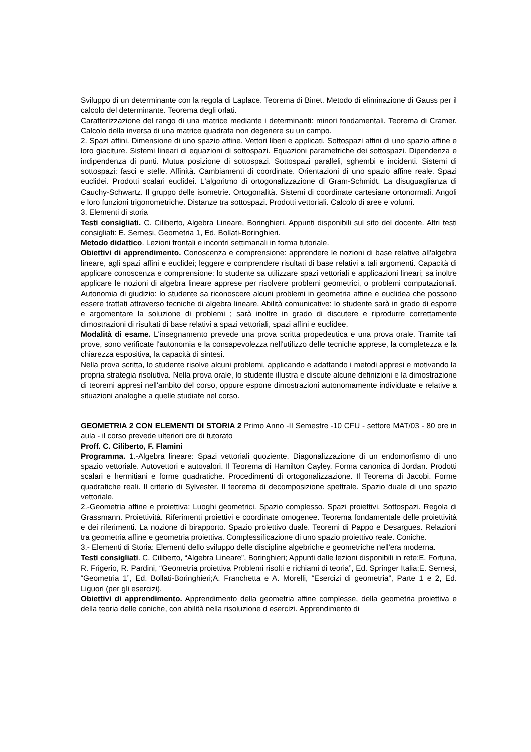Sviluppo di un determinante con la regola di Laplace. Teorema di Binet. Metodo di eliminazione di Gauss per il calcolo del determinante. Teorema degli orlati.
Caratterizzazione del rango di una matrice mediante i determinanti: minori fondamentali. Teorema di Cramer. Calcolo della inversa di una matrice quadrata non degenere su un campo.
2. Spazi affini. Dimensione di uno spazio affine. Vettori liberi e applicati. Sottospazi affini di uno spazio affine e loro giaciture. Sistemi lineari di equazioni di sottospazi. Equazioni parametriche dei sottospazi. Dipendenza e indipendenza di punti. Mutua posizione di sottospazi. Sottospazi paralleli, sghembi e incidenti. Sistemi di sottospazi: fasci e stelle. Affinità. Cambiamenti di coordinate. Orientazioni di uno spazio affine reale. Spazi euclidei. Prodotti scalari euclidei. L'algoritmo di ortogonalizzazione di Gram-Schmidt. La disuguaglianza di Cauchy-Schwartz. Il gruppo delle isometrie. Ortogonalità. Sistemi di coordinate cartesiane ortonormali. Angoli e loro funzioni trigonometriche. Distanze tra sottospazi. Prodotti vettoriali. Calcolo di aree e volumi.
3. Elementi di storia
Testi consigliati. C. Ciliberto, Algebra Lineare, Boringhieri. Appunti disponibili sul sito del docente. Altri testi consigliati: E. Sernesi, Geometria 1, Ed. Bollati-Boringhieri.
Metodo didattico. Lezioni frontali e incontri settimanali in forma tutoriale.
Obiettivi di apprendimento. Conoscenza e comprensione: apprendere le nozioni di base relative all'algebra lineare, agli spazi affini e euclidei; leggere e comprendere risultati di base relativi a tali argomenti. Capacità di applicare conoscenza e comprensione: lo studente sa utilizzare spazi vettoriali e applicazioni lineari; sa inoltre applicare le nozioni di algebra lineare apprese per risolvere problemi geometrici, o problemi computazionali. Autonomia di giudizio: lo studente sa riconoscere alcuni problemi in geometria affine e euclidea che possono essere trattati attraverso tecniche di algebra lineare. Abilità comunicative: lo studente sarà in grado di esporre e argomentare la soluzione di problemi ; sarà inoltre in grado di discutere e riprodurre correttamente dimostrazioni di risultati di base relativi a spazi vettoriali, spazi affini e euclidee.
Modalità di esame. L'insegnamento prevede una prova scritta propedeutica e una prova orale. Tramite tali prove, sono verificate l'autonomia e la consapevolezza nell'utilizzo delle tecniche apprese, la completezza e la chiarezza espositiva, la capacità di sintesi.
Nella prova scritta, lo studente risolve alcuni problemi, applicando e adattando i metodi appresi e motivando la propria strategia risolutiva. Nella prova orale, lo studente illustra e discute alcune definizioni e la dimostrazione di teoremi appresi nell'ambito del corso, oppure espone dimostrazioni autonomamente individuate e relative a situazioni analoghe a quelle studiate nel corso.
GEOMETRIA 2 CON ELEMENTI DI STORIA 2 Primo Anno -II Semestre -10 CFU - settore MAT/03 - 80 ore in aula - il corso prevede ulteriori ore di tutorato
Proff. C. Ciliberto, F. Flamini
Programma. 1.-Algebra lineare: Spazi vettoriali quoziente. Diagonalizzazione di un endomorfismo di uno spazio vettoriale. Autovettori e autovalori. Il Teorema di Hamilton Cayley. Forma canonica di Jordan. Prodotti scalari e hermitiani e forme quadratiche. Procedimenti di ortogonalizzazione. Il Teorema di Jacobi. Forme quadratiche reali. Il criterio di Sylvester. Il teorema di decomposizione spettrale. Spazio duale di uno spazio vettoriale.
2.-Geometria affine e proiettiva: Luoghi geometrici. Spazio complesso. Spazi proiettivi. Sottospazi. Regola di Grassmann. Proiettività. Riferimenti proiettivi e coordinate omogenee. Teorema fondamentale delle proiettività e dei riferimenti. La nozione di birapporto. Spazio proiettivo duale. Teoremi di Pappo e Desargues. Relazioni tra geometria affine e geometria proiettiva. Complessificazione di uno spazio proiettivo reale. Coniche.
3.- Elementi di Storia: Elementi dello sviluppo delle discipline algebriche e geometriche nell'era moderna.
Testi consigliati. C. Ciliberto, “Algebra Lineare”, Boringhieri; Appunti dalle lezioni disponibili in rete;E. Fortuna, R. Frigerio, R. Pardini, “Geometria proiettiva Problemi risolti e richiami di teoria”, Ed. Springer Italia;E. Sernesi, “Geometria 1”, Ed. Bollati-Boringhieri;A. Franchetta e A. Morelli, “Esercizi di geometria”, Parte 1 e 2, Ed. Liguori (per gli esercizi).
Obiettivi di apprendimento. Apprendimento della geometria affine complesse, della geometria proiettiva e della teoria delle coniche, con abilità nella risoluzione d esercizi. Apprendimento di